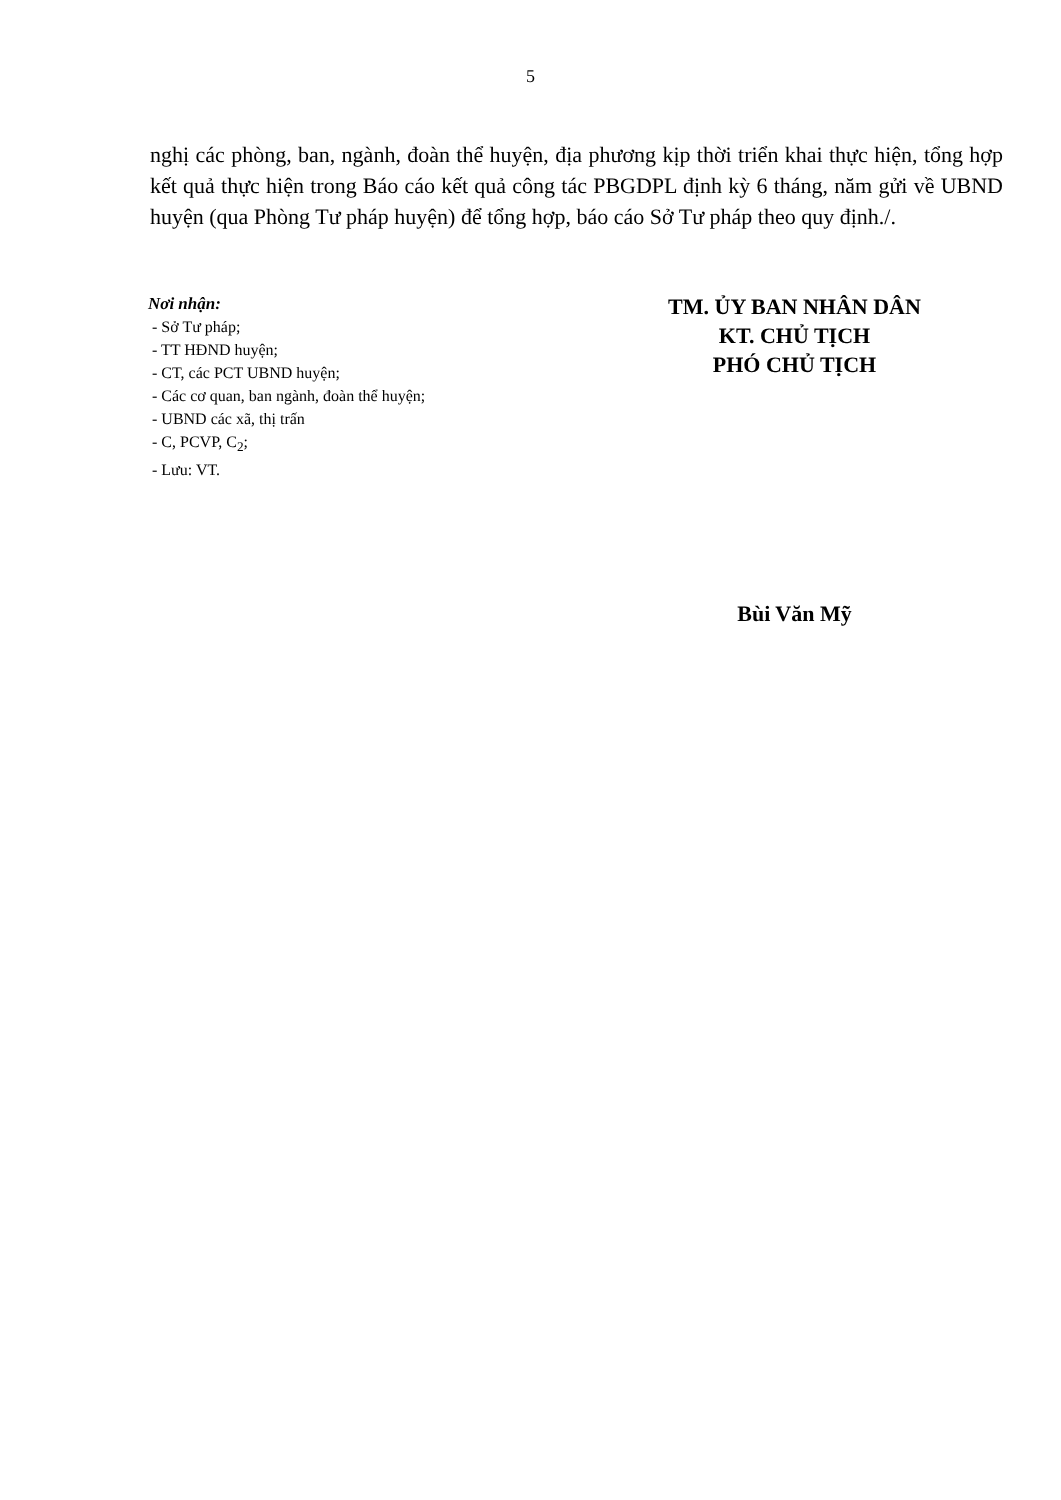5
nghị các phòng, ban, ngành, đoàn thể huyện, địa phương kịp thời triển khai thực hiện, tổng hợp kết quả thực hiện trong Báo cáo kết quả công tác PBGDPL định kỳ 6 tháng, năm gửi về UBND huyện (qua Phòng Tư pháp huyện) để tổng hợp, báo cáo Sở Tư pháp theo quy định./.
Nơi nhận:
- Sở Tư pháp;
- TT HĐND huyện;
- CT, các PCT UBND huyện;
- Các cơ quan, ban ngành, đoàn thể huyện;
- UBND các xã, thị trấn
- C, PCVP, C<sub>2</sub>;
- Lưu: VT.
TM. ỦY BAN NHÂN DÂN
KT. CHỦ TỊCH
PHÓ CHỦ TỊCH
Bùi Văn Mỹ